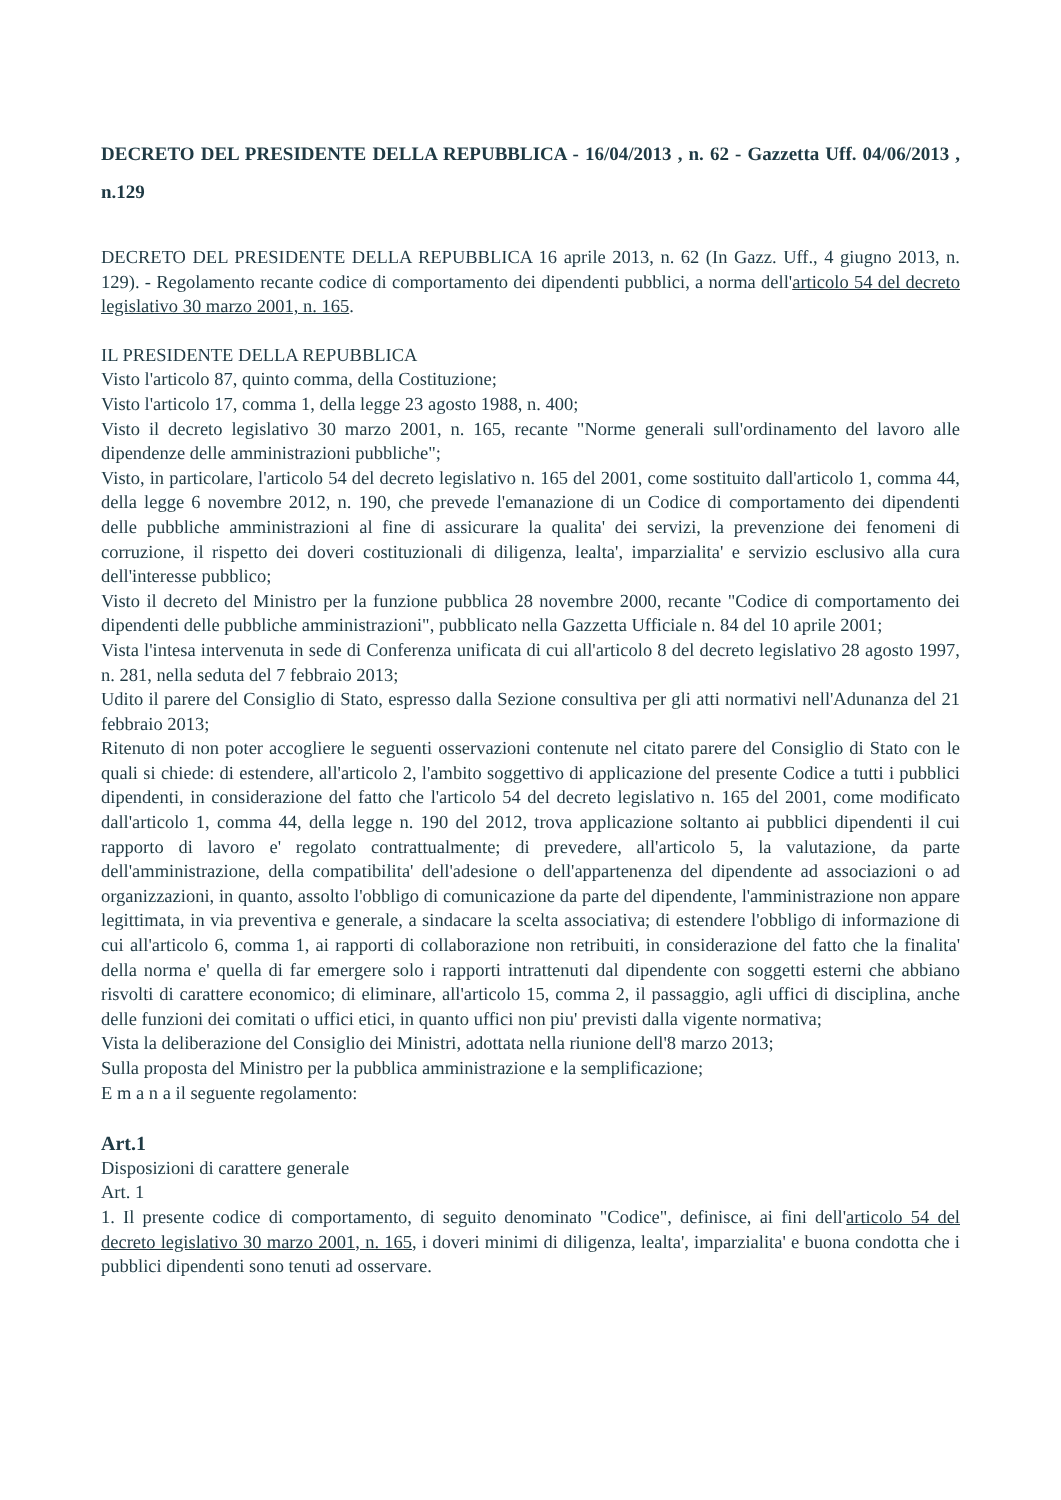DECRETO DEL PRESIDENTE DELLA REPUBBLICA - 16/04/2013 , n. 62 - Gazzetta Uff. 04/06/2013 , n.129
DECRETO DEL PRESIDENTE DELLA REPUBBLICA 16 aprile 2013, n. 62 (In Gazz. Uff., 4 giugno 2013, n. 129). - Regolamento recante codice di comportamento dei dipendenti pubblici, a norma dell'articolo 54 del decreto legislativo 30 marzo 2001, n. 165.
IL PRESIDENTE DELLA REPUBBLICA
Visto l'articolo 87, quinto comma, della Costituzione;
Visto l'articolo 17, comma 1, della legge 23 agosto 1988, n. 400;
Visto il decreto legislativo 30 marzo 2001, n. 165, recante "Norme generali sull'ordinamento del lavoro alle dipendenze delle amministrazioni pubbliche";
Visto, in particolare, l'articolo 54 del decreto legislativo n. 165 del 2001, come sostituito dall'articolo 1, comma 44, della legge 6 novembre 2012, n. 190, che prevede l'emanazione di un Codice di comportamento dei dipendenti delle pubbliche amministrazioni al fine di assicurare la qualita' dei servizi, la prevenzione dei fenomeni di corruzione, il rispetto dei doveri costituzionali di diligenza, lealta', imparzialita' e servizio esclusivo alla cura dell'interesse pubblico;
Visto il decreto del Ministro per la funzione pubblica 28 novembre 2000, recante "Codice di comportamento dei dipendenti delle pubbliche amministrazioni", pubblicato nella Gazzetta Ufficiale n. 84 del 10 aprile 2001;
Vista l'intesa intervenuta in sede di Conferenza unificata di cui all'articolo 8 del decreto legislativo 28 agosto 1997, n. 281, nella seduta del 7 febbraio 2013;
Udito il parere del Consiglio di Stato, espresso dalla Sezione consultiva per gli atti normativi nell'Adunanza del 21 febbraio 2013;
Ritenuto di non poter accogliere le seguenti osservazioni contenute nel citato parere del Consiglio di Stato con le quali si chiede: di estendere, all'articolo 2, l'ambito soggettivo di applicazione del presente Codice a tutti i pubblici dipendenti, in considerazione del fatto che l'articolo 54 del decreto legislativo n. 165 del 2001, come modificato dall'articolo 1, comma 44, della legge n. 190 del 2012, trova applicazione soltanto ai pubblici dipendenti il cui rapporto di lavoro e' regolato contrattualmente; di prevedere, all'articolo 5, la valutazione, da parte dell'amministrazione, della compatibilita' dell'adesione o dell'appartenenza del dipendente ad associazioni o ad organizzazioni, in quanto, assolto l'obbligo di comunicazione da parte del dipendente, l'amministrazione non appare legittimata, in via preventiva e generale, a sindacare la scelta associativa; di estendere l'obbligo di informazione di cui all'articolo 6, comma 1, ai rapporti di collaborazione non retribuiti, in considerazione del fatto che la finalita' della norma e' quella di far emergere solo i rapporti intrattenuti dal dipendente con soggetti esterni che abbiano risvolti di carattere economico; di eliminare, all'articolo 15, comma 2, il passaggio, agli uffici di disciplina, anche delle funzioni dei comitati o uffici etici, in quanto uffici non piu' previsti dalla vigente normativa;
Vista la deliberazione del Consiglio dei Ministri, adottata nella riunione dell'8 marzo 2013;
Sulla proposta del Ministro per la pubblica amministrazione e la semplificazione;
E m a n a il seguente regolamento:
Art.1
Disposizioni di carattere generale
Art. 1
1. Il presente codice di comportamento, di seguito denominato "Codice", definisce, ai fini dell'articolo 54 del decreto legislativo 30 marzo 2001, n. 165, i doveri minimi di diligenza, lealta', imparzialita' e buona condotta che i pubblici dipendenti sono tenuti ad osservare.